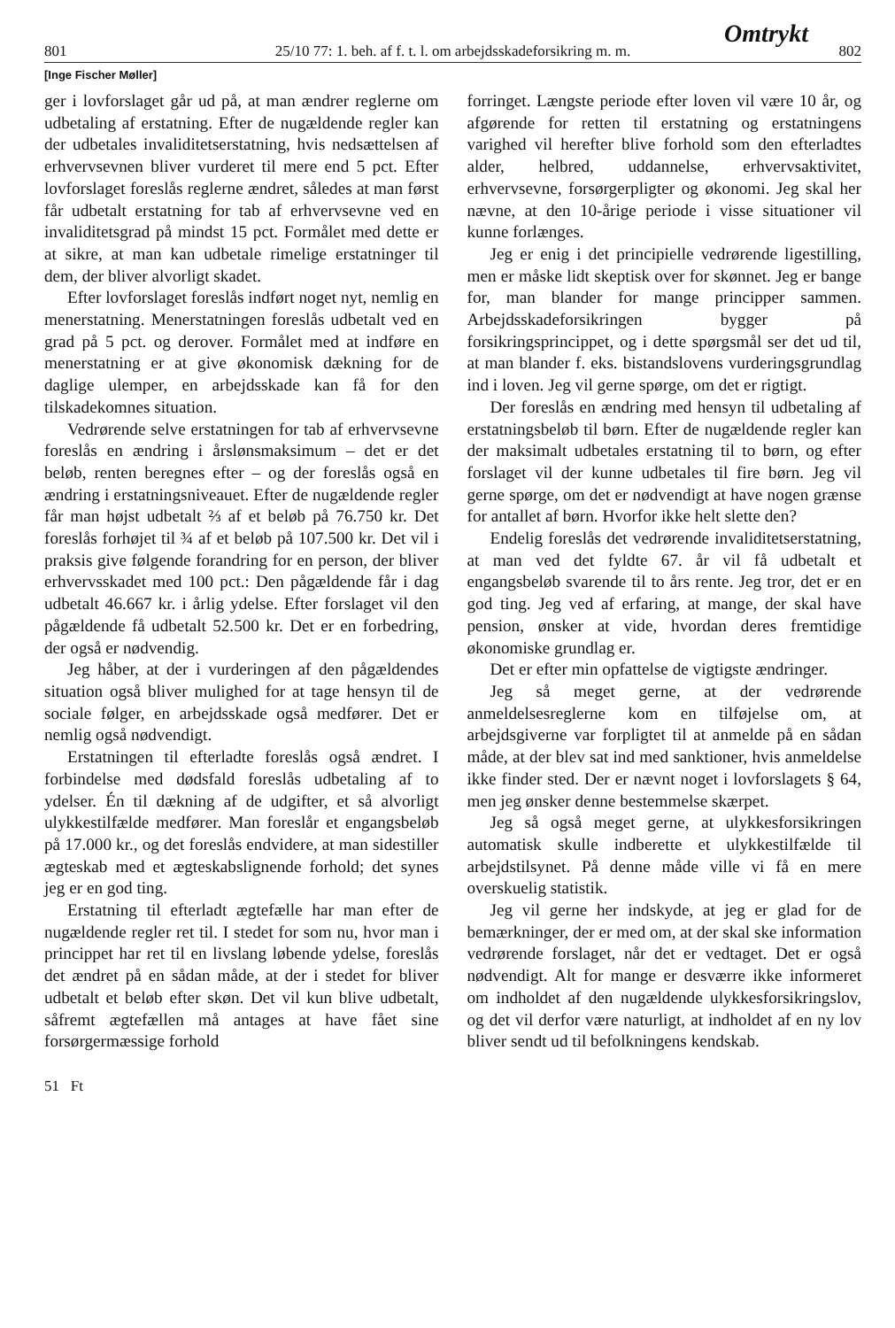Omtrykt
801 25/10 77: 1. beh. af f. t. l. om arbejdsskadeforsikring m. m. 802
[Inge Fischer Møller]
ger i lovforslaget går ud på, at man ændrer reglerne om udbetaling af erstatning. Efter de nugældende regler kan der udbetales invaliditetserstatning, hvis nedsættelsen af erhvervsevnen bliver vurderet til mere end 5 pct. Efter lovforslaget foreslås reglerne ændret, således at man først får udbetalt erstatning for tab af erhvervsevne ved en invaliditetsgrad på mindst 15 pct. Formålet med dette er at sikre, at man kan udbetale rimelige erstatninger til dem, der bliver alvorligt skadet.
Efter lovforslaget foreslås indført noget nyt, nemlig en menerstatning. Menerstatningen foreslås udbetalt ved en grad på 5 pct. og derover. Formålet med at indføre en menerstatning er at give økonomisk dækning for de daglige ulemper, en arbejdsskade kan få for den tilskadekomnes situation.
Vedrørende selve erstatningen for tab af erhvervsevne foreslås en ændring i årslønsmaksimum – det er det beløb, renten beregnes efter – og der foreslås også en ændring i erstatningsniveauet. Efter de nugældende regler får man højst udbetalt ⅔ af et beløb på 76.750 kr. Det foreslås forhøjet til ¾ af et beløb på 107.500 kr. Det vil i praksis give følgende forandring for en person, der bliver erhvervsskadet med 100 pct.: Den pågældende får i dag udbetalt 46.667 kr. i årlig ydelse. Efter forslaget vil den pågældende få udbetalt 52.500 kr. Det er en forbedring, der også er nødvendig.
Jeg håber, at der i vurderingen af den pågældendes situation også bliver mulighed for at tage hensyn til de sociale følger, en arbejdsskade også medfører. Det er nemlig også nødvendigt.
Erstatningen til efterladte foreslås også ændret. I forbindelse med dødsfald foreslås udbetaling af to ydelser. Én til dækning af de udgifter, et så alvorligt ulykkestilfælde medfører. Man foreslår et engangsbeløb på 17.000 kr., og det foreslås endvidere, at man sidestiller ægteskab med et ægteskabslignende forhold; det synes jeg er en god ting.
Erstatning til efterladt ægtefælle har man efter de nugældende regler ret til. I stedet for som nu, hvor man i princippet har ret til en livslang løbende ydelse, foreslås det ændret på en sådan måde, at der i stedet for bliver udbetalt et beløb efter skøn. Det vil kun blive udbetalt, såfremt ægtefællen må antages at have fået sine forsørgermæssige forhold
forringet. Længste periode efter loven vil være 10 år, og afgørende for retten til erstatning og erstatningens varighed vil herefter blive forhold som den efterladtes alder, helbred, uddannelse, erhvervsaktivitet, erhvervsevne, forsørgerpligter og økonomi. Jeg skal her nævne, at den 10-årige periode i visse situationer vil kunne forlænges.
Jeg er enig i det principielle vedrørende ligestilling, men er måske lidt skeptisk over for skønnet. Jeg er bange for, man blander for mange principper sammen. Arbejdsskadeforsikringen bygger på forsikringsprincippet, og i dette spørgsmål ser det ud til, at man blander f. eks. bistandslovens vurderingsgrundlag ind i loven. Jeg vil gerne spørge, om det er rigtigt.
Der foreslås en ændring med hensyn til udbetaling af erstatningsbeløb til børn. Efter de nugældende regler kan der maksimalt udbetales erstatning til to børn, og efter forslaget vil der kunne udbetales til fire børn. Jeg vil gerne spørge, om det er nødvendigt at have nogen grænse for antallet af børn. Hvorfor ikke helt slette den?
Endelig foreslås det vedrørende invaliditetserstatning, at man ved det fyldte 67. år vil få udbetalt et engangsbeløb svarende til to års rente. Jeg tror, det er en god ting. Jeg ved af erfaring, at mange, der skal have pension, ønsker at vide, hvordan deres fremtidige økonomiske grundlag er.
Det er efter min opfattelse de vigtigste ændringer.
Jeg så meget gerne, at der vedrørende anmeldelsesreglerne kom en tilføjelse om, at arbejdsgiverne var forpligtet til at anmelde på en sådan måde, at der blev sat ind med sanktioner, hvis anmeldelse ikke finder sted. Der er nævnt noget i lovforslagets § 64, men jeg ønsker denne bestemmelse skærpet.
Jeg så også meget gerne, at ulykkesforsikringen automatisk skulle indberette et ulykkestilfælde til arbejdstilsynet. På denne måde ville vi få en mere overskuelig statistik.
Jeg vil gerne her indskyde, at jeg er glad for de bemærkninger, der er med om, at der skal ske information vedrørende forslaget, når det er vedtaget. Det er også nødvendigt. Alt for mange er desværre ikke informeret om indholdet af den nugældende ulykkesforsikringslov, og det vil derfor være naturligt, at indholdet af en ny lov bliver sendt ud til befolkningens kendskab.
51 Ft